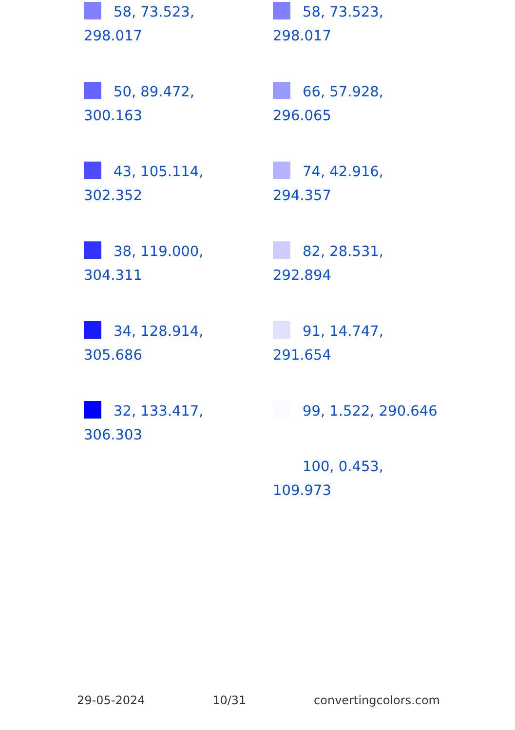58, 73.523, 298.017
50, 89.472, 300.163
43, 105.114, 302.352
38, 119.000, 304.311
34, 128.914, 305.686
32, 133.417, 306.303
58, 73.523, 298.017
66, 57.928, 296.065
74, 42.916, 294.357
82, 28.531, 292.894
91, 14.747, 291.654
99, 1.522, 290.646
100, 0.453, 109.973
29-05-2024 10/31 convertingcolors.com